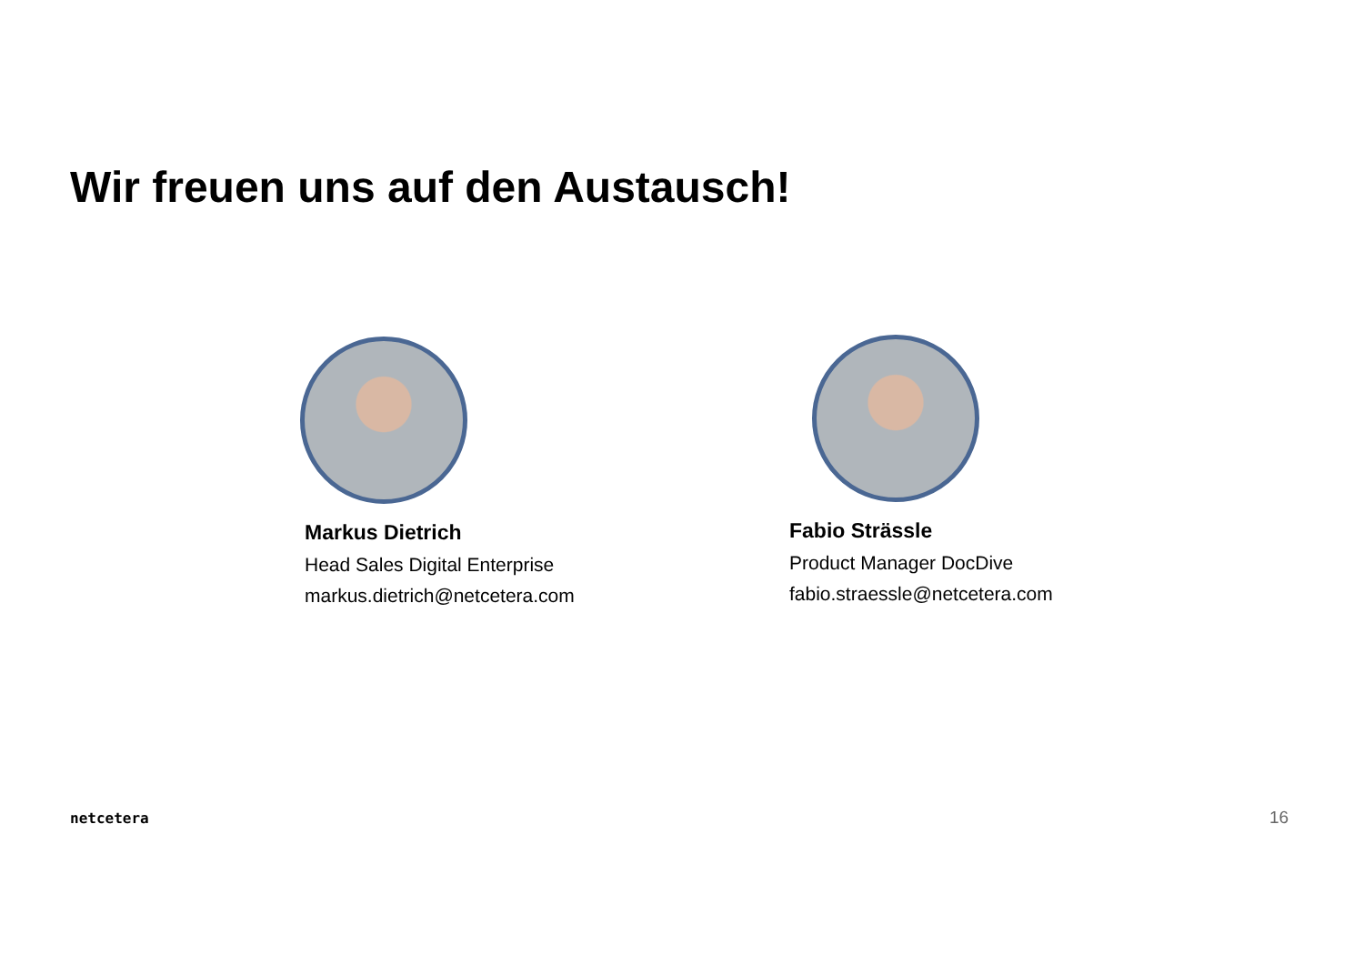Wir freuen uns auf den Austausch!
Markus Dietrich
Head Sales Digital Enterprise
markus.dietrich@netcetera.com
Fabio Strässle
Product Manager DocDive
fabio.straessle@netcetera.com
netcetera 16